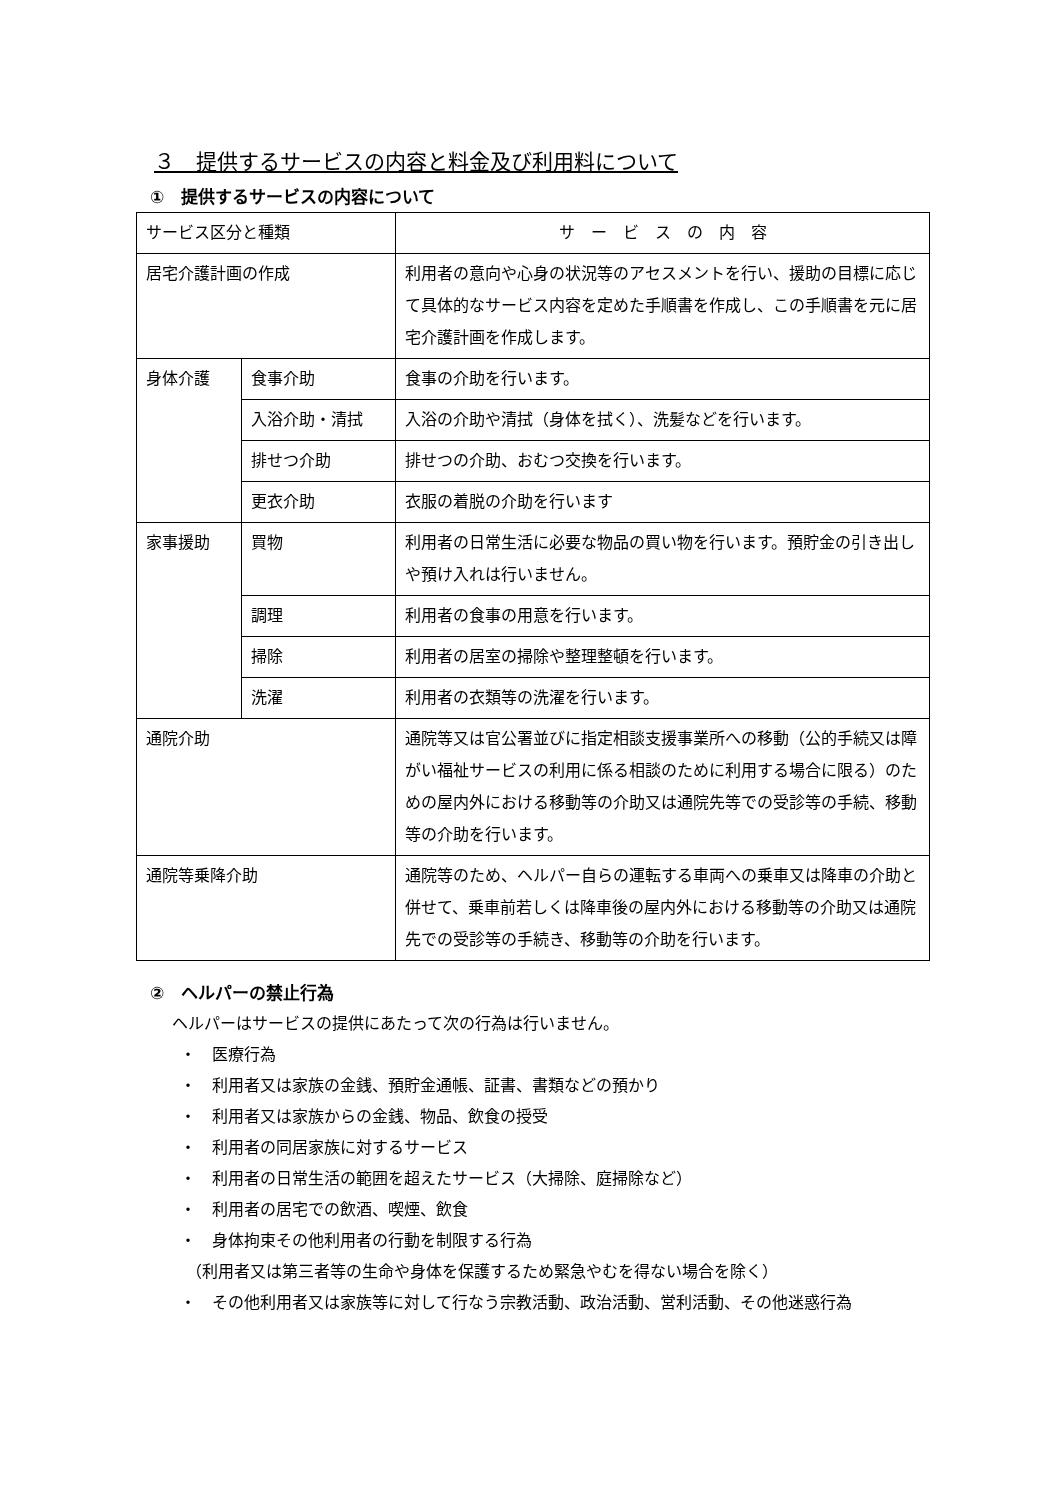３　提供するサービスの内容と料金及び利用料について
①　提供するサービスの内容について
| サービス区分と種類 | | サ ー ビ ス の 内 容 |
| 居宅介護計画の作成 | | 利用者の意向や心身の状況等のアセスメントを行い、援助の目標に応じて具体的なサービス内容を定めた手順書を作成し、この手順書を元に居宅介護計画を作成します。 |
| 身体介護 | 食事介助 | 食事の介助を行います。 |
| | 入浴介助・清拭 | 入浴の介助や清拭（身体を拭く）、洗髪などを行います。 |
| | 排せつ介助 | 排せつの介助、おむつ交換を行います。 |
| | 更衣介助 | 衣服の着脱の介助を行います |
| 家事援助 | 買物 | 利用者の日常生活に必要な物品の買い物を行います。預貯金の引き出しや預け入れは行いません。 |
| | 調理 | 利用者の食事の用意を行います。 |
| | 掃除 | 利用者の居室の掃除や整理整頓を行います。 |
| | 洗濯 | 利用者の衣類等の洗濯を行います。 |
| 通院介助 | | 通院等又は官公署並びに指定相談支援事業所への移動（公的手続又は障がい福祉サービスの利用に係る相談のために利用する場合に限る）のための屋内外における移動等の介助又は通院先等での受診等の手続、移動等の介助を行います。 |
| 通院等乗降介助 | | 通院等のため、ヘルパー自らの運転する車両への乗車又は降車の介助と併せて、乗車前若しくは降車後の屋内外における移動等の介助又は通院先での受診等の手続き、移動等の介助を行います。 |
②　ヘルパーの禁止行為
ヘルパーはサービスの提供にあたって次の行為は行いません。
・　医療行為
・　利用者又は家族の金銭、預貯金通帳、証書、書類などの預かり
・　利用者又は家族からの金銭、物品、飲食の授受
・　利用者の同居家族に対するサービス
・　利用者の日常生活の範囲を超えたサービス（大掃除、庭掃除など）
・　利用者の居宅での飲酒、喫煙、飲食
・　身体拘束その他利用者の行動を制限する行為
（利用者又は第三者等の生命や身体を保護するため緊急やむを得ない場合を除く）
・　その他利用者又は家族等に対して行なう宗教活動、政治活動、営利活動、その他迷惑行為